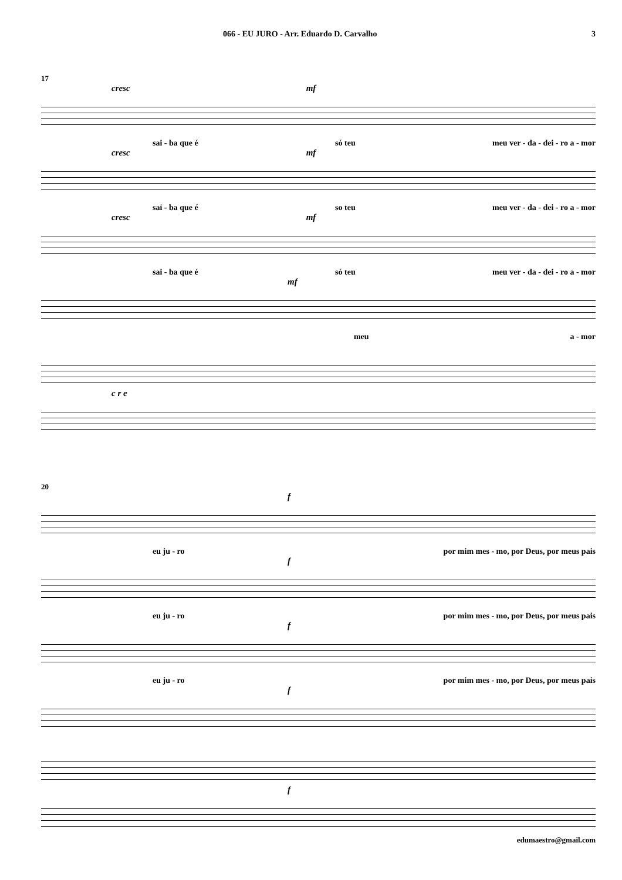066 - EU JURO - Arr. Eduardo D. Carvalho 3
17
cresc mf
sai - ba que é só teu meu ver - da - dei - ro a - mor
cresc mf
sai - ba que é so teu meu ver - da - dei - ro a - mor
cresc mf
sai - ba que é só teu meu ver - da - dei - ro a - mor
mf
meu a - mor
c r e
20
f
eu ju - ro por mim mes - mo, por Deus, por meus pais
f
eu ju - ro por mim mes - mo, por Deus, por meus pais
f
eu ju - ro por mim mes - mo, por Deus, por meus pais
f
f
edumaestro@gmail.com